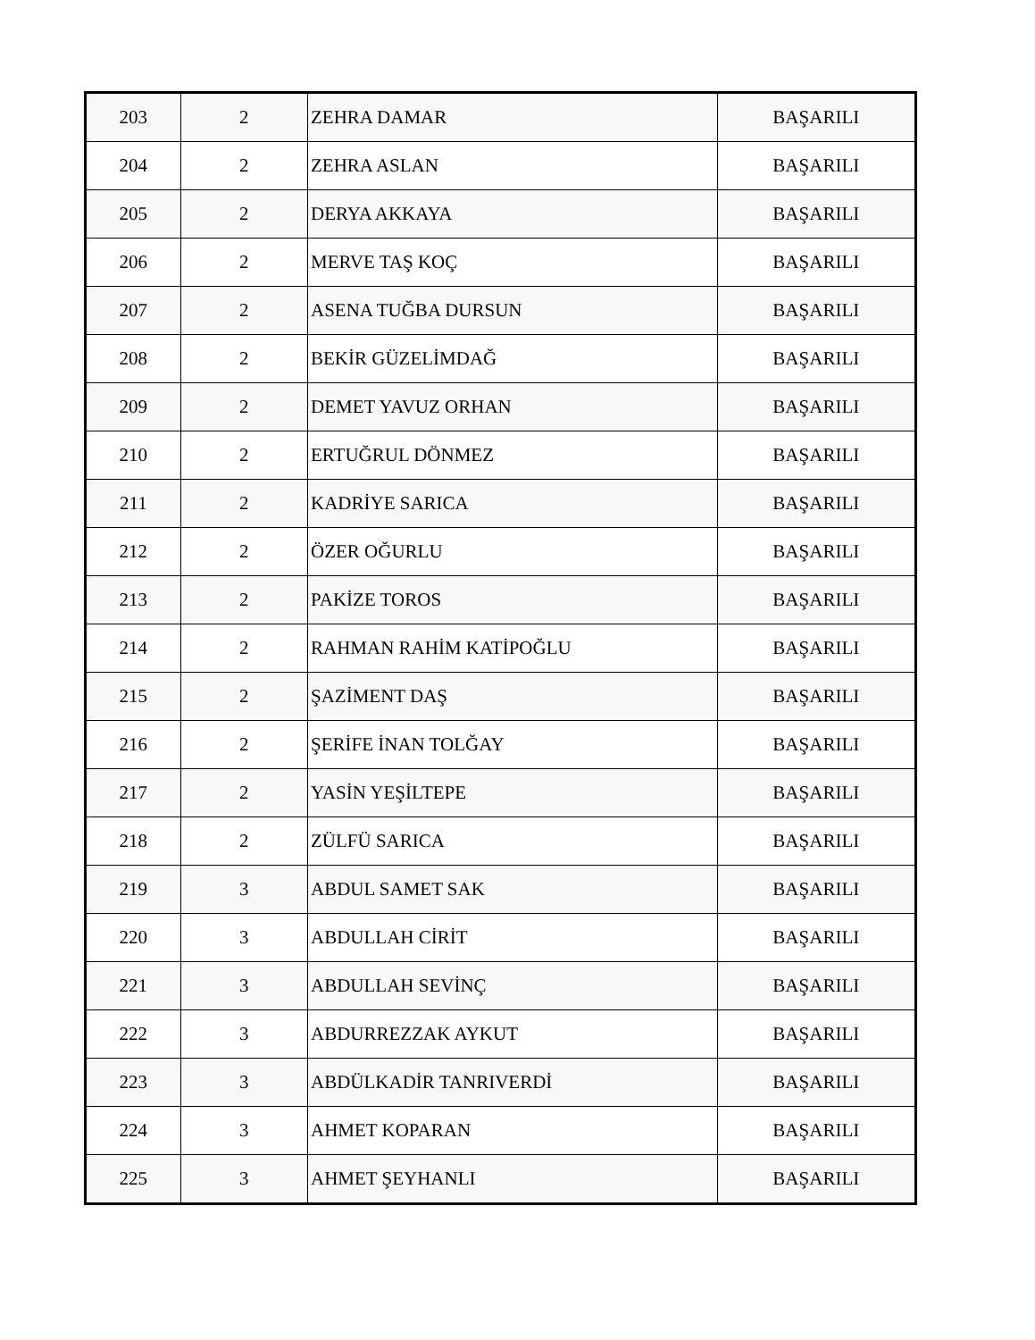| 203 | 2 | ZEHRA DAMAR | BAŞARILI |
| 204 | 2 | ZEHRA ASLAN | BAŞARILI |
| 205 | 2 | DERYA AKKAYA | BAŞARILI |
| 206 | 2 | MERVE TAŞ KOÇ | BAŞARILI |
| 207 | 2 | ASENA TUĞBA DURSUN | BAŞARILI |
| 208 | 2 | BEKİR GÜZELİMDAĞ | BAŞARILI |
| 209 | 2 | DEMET YAVUZ ORHAN | BAŞARILI |
| 210 | 2 | ERTUĞRUL DÖNMEZ | BAŞARILI |
| 211 | 2 | KADRİYE SARICA | BAŞARILI |
| 212 | 2 | ÖZER OĞURLU | BAŞARILI |
| 213 | 2 | PAKİZE TOROS | BAŞARILI |
| 214 | 2 | RAHMAN RAHİM KATİPOĞLU | BAŞARILI |
| 215 | 2 | ŞAZİMENT DAŞ | BAŞARILI |
| 216 | 2 | ŞERİFE İNAN TOLĞAY | BAŞARILI |
| 217 | 2 | YASİN YEŞİLTEPE | BAŞARILI |
| 218 | 2 | ZÜLFÜ SARICA | BAŞARILI |
| 219 | 3 | ABDUL SAMET SAK | BAŞARILI |
| 220 | 3 | ABDULLAH CİRİT | BAŞARILI |
| 221 | 3 | ABDULLAH SEVİNÇ | BAŞARILI |
| 222 | 3 | ABDURREZZAK AYKUT | BAŞARILI |
| 223 | 3 | ABDÜLKADİR TANRIVERDİ | BAŞARILI |
| 224 | 3 | AHMET KOPARAN | BAŞARILI |
| 225 | 3 | AHMET ŞEYHANLI | BAŞARILI |